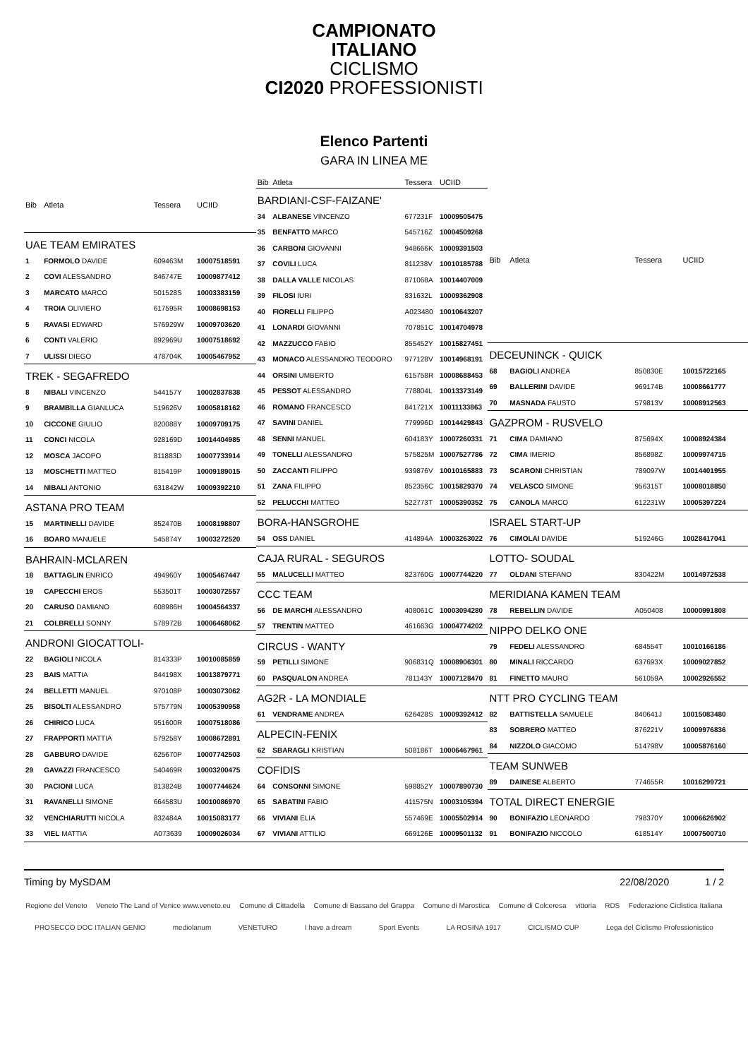CAMPIONATO
ITALIANO
CICLISMO
CI2020 PROFESSIONISTI
Elenco Partenti
GARA IN LINEA ME
| Bib | Atleta | Tessera | UCIID |
| --- | --- | --- | --- |
| UAE TEAM EMIRATES | | | |
| 1 | FORMOLO DAVIDE | 609463M | 10007518591 |
| 2 | COVI ALESSANDRO | 846747E | 10009877412 |
| 3 | MARCATO MARCO | 501528S | 10003383159 |
| 4 | TROIA OLIVIERO | 617595R | 10008698153 |
| 5 | RAVASI EDWARD | 576929W | 10009703620 |
| 6 | CONTI VALERIO | 892969U | 10007518692 |
| 7 | ULISSI DIEGO | 478704K | 10005467952 |
| TREK - SEGAFREDO | | | |
| 8 | NIBALI VINCENZO | 544157Y | 10002837838 |
| 9 | BRAMBILLA GIANLUCA | 519626V | 10005818162 |
| 10 | CICCONE GIULIO | 820088Y | 10009709175 |
| 11 | CONCI NICOLA | 928169D | 10014404985 |
| 12 | MOSCA JACOPO | 811883D | 10007733914 |
| 13 | MOSCHETTI MATTEO | 815419P | 10009189015 |
| 14 | NIBALI ANTONIO | 631842W | 10009392210 |
| ASTANA PRO TEAM | | | |
| 15 | MARTINELLI DAVIDE | 852470B | 10008198807 |
| 16 | BOARO MANUELE | 545874Y | 10003272520 |
| BAHRAIN-MCLAREN | | | |
| 18 | BATTAGLIN ENRICO | 494960Y | 10005467447 |
| 19 | CAPECCHI EROS | 553501T | 10003072557 |
| 20 | CARUSO DAMIANO | 608986H | 10004564337 |
| 21 | COLBRELLI SONNY | 578972B | 10006468062 |
| ANDRONI GIOCATTOLI- | | | |
| 22 | BAGIOLI NICOLA | 814333P | 10010085859 |
| 23 | BAIS MATTIA | 844198X | 10013879771 |
| 24 | BELLETTI MANUEL | 970108P | 10003073062 |
| 25 | BISOLTI ALESSANDRO | 575779N | 10005390958 |
| 26 | CHIRICO LUCA | 951600R | 10007518086 |
| 27 | FRAPPORTI MATTIA | 579258Y | 10008672891 |
| 28 | GABBURO DAVIDE | 625670P | 10007742503 |
| 29 | GAVAZZI FRANCESCO | 540469R | 10003200475 |
| 30 | PACIONI LUCA | 813824B | 10007744624 |
| 31 | RAVANELLI SIMONE | 664583U | 10010086970 |
| 32 | VENCHIARUTTI NICOLA | 832484A | 10015083177 |
| 33 | VIEL MATTIA | A073639 | 10009026034 |
| Bib | Atleta | Tessera | UCIID |
| --- | --- | --- | --- |
| BARDIANI-CSF-FAIZANE' | | | |
| 34 | ALBANESE VINCENZO | 677231F | 10009505475 |
| 35 | BENFATTO MARCO | 545716Z | 10004509268 |
| 36 | CARBONI GIOVANNI | 948666K | 10009391503 |
| 37 | COVILI LUCA | 811238V | 10010185788 |
| 38 | DALLA VALLE NICOLAS | 871068A | 10014407009 |
| 39 | FILOSI IURI | 831632L | 10009362908 |
| 40 | FIORELLI FILIPPO | A023480 | 10010643207 |
| 41 | LONARDI GIOVANNI | 707851C | 10014704978 |
| 42 | MAZZUCCO FABIO | 855452Y | 10015827451 |
| 43 | MONACO ALESSANDRO TEODORO | 977128V | 10014968191 |
| 44 | ORSINI UMBERTO | 615758R | 10008688453 |
| 45 | PESSOT ALESSANDRO | 778804L | 10013373149 |
| 46 | ROMANO FRANCESCO | 841721X | 10011133863 |
| 47 | SAVINI DANIEL | 779996D | 10014429843 |
| 48 | SENNI MANUEL | 604183Y | 10007260331 |
| 49 | TONELLI ALESSANDRO | 575825M | 10007527786 |
| 50 | ZACCANTI FILIPPO | 939876V | 10010165883 |
| 51 | ZANA FILIPPO | 852356C | 10015829370 |
| 52 | PELUCCHI MATTEO | 522773T | 10005390352 |
| BORA-HANSGROHE | | | |
| 54 | OSS DANIEL | 414894A | 10003263022 |
| CAJA RURAL - SEGUROS | | | |
| 55 | MALUCELLI MATTEO | 823760G | 10007744220 |
| CCC TEAM | | | |
| 56 | DE MARCHI ALESSANDRO | 408061C | 10003094280 |
| 57 | TRENTIN MATTEO | 461663G | 10004774202 |
| CIRCUS - WANTY | | | |
| 59 | PETILLI SIMONE | 906831Q | 10008906301 |
| 60 | PASQUALON ANDREA | 781143Y | 10007128470 |
| AG2R - LA MONDIALE | | | |
| 61 | VENDRAME ANDREA | 626428S | 10009392412 |
| ALPECIN-FENIX | | | |
| 62 | SBARAGLI KRISTIAN | 508186T | 10006467961 |
| COFIDIS | | | |
| 64 | CONSONNI SIMONE | 598852Y | 10007890730 |
| 65 | SABATINI FABIO | 411575N | 10003105394 |
| 66 | VIVIANI ELIA | 557469E | 10005502914 |
| 67 | VIVIANI ATTILIO | 669126E | 10009501132 |
| Bib | Atleta | Tessera | UCIID |
| --- | --- | --- | --- |
| DECEUNINCK - QUICK | | | |
| 68 | BAGIOLI ANDREA | 850830E | 10015722165 |
| 69 | BALLERINI DAVIDE | 969174B | 10008661777 |
| 70 | MASNADA FAUSTO | 579813V | 10008912563 |
| GAZPROM - RUSVELO | | | |
| 71 | CIMA DAMIANO | 875694X | 10008924384 |
| 72 | CIMA IMERIO | 856898Z | 10009974715 |
| 73 | SCARONI CHRISTIAN | 789097W | 10014401955 |
| 74 | VELASCO SIMONE | 956315T | 10008018850 |
| 75 | CANOLA MARCO | 612231W | 10005397224 |
| ISRAEL START-UP | | | |
| 76 | CIMOLAI DAVIDE | 519246G | 10028417041 |
| LOTTO- SOUDAL | | | |
| 77 | OLDANI STEFANO | 830422M | 10014972538 |
| MERIDIANA KAMEN TEAM | | | |
| 78 | REBELLIN DAVIDE | A050408 | 10000991808 |
| NIPPO DELKO ONE | | | |
| 79 | FEDELI ALESSANDRO | 684554T | 10010166186 |
| 80 | MINALI RICCARDO | 637693X | 10009027852 |
| 81 | FINETTO MAURO | 561059A | 10002926552 |
| NTT PRO CYCLING TEAM | | | |
| 82 | BATTISTELLA SAMUELE | 840641J | 10015083480 |
| 83 | SOBRERO MATTEO | 876221V | 10009976836 |
| 84 | NIZZOLO GIACOMO | 514798V | 10005876160 |
| TEAM SUNWEB | | | |
| 89 | DAINESE ALBERTO | 774655R | 10016299721 |
| TOTAL DIRECT ENERGIE | | | |
| 90 | BONIFAZIO LEONARDO | 798370Y | 10006626902 |
| 91 | BONIFAZIO NICCOLO | 618514Y | 10007500710 |
Timing by MySDAM 22/08/2020 1 / 2
Regione del Veneto Veneto The Land of Venice www.veneto.eu Comune di Cittadella Comune di Bassano del Grappa Comune di Marostica Comune di Colceresa vittoria RDS Federazione Ciclistica Italiana
PROSECCO DOC ITALIAN GENIO mediolanum VENETURO I have a dream Sport Events LA ROSINA 1917 CICLISMO CUP Lega del Ciclismo Professionistico